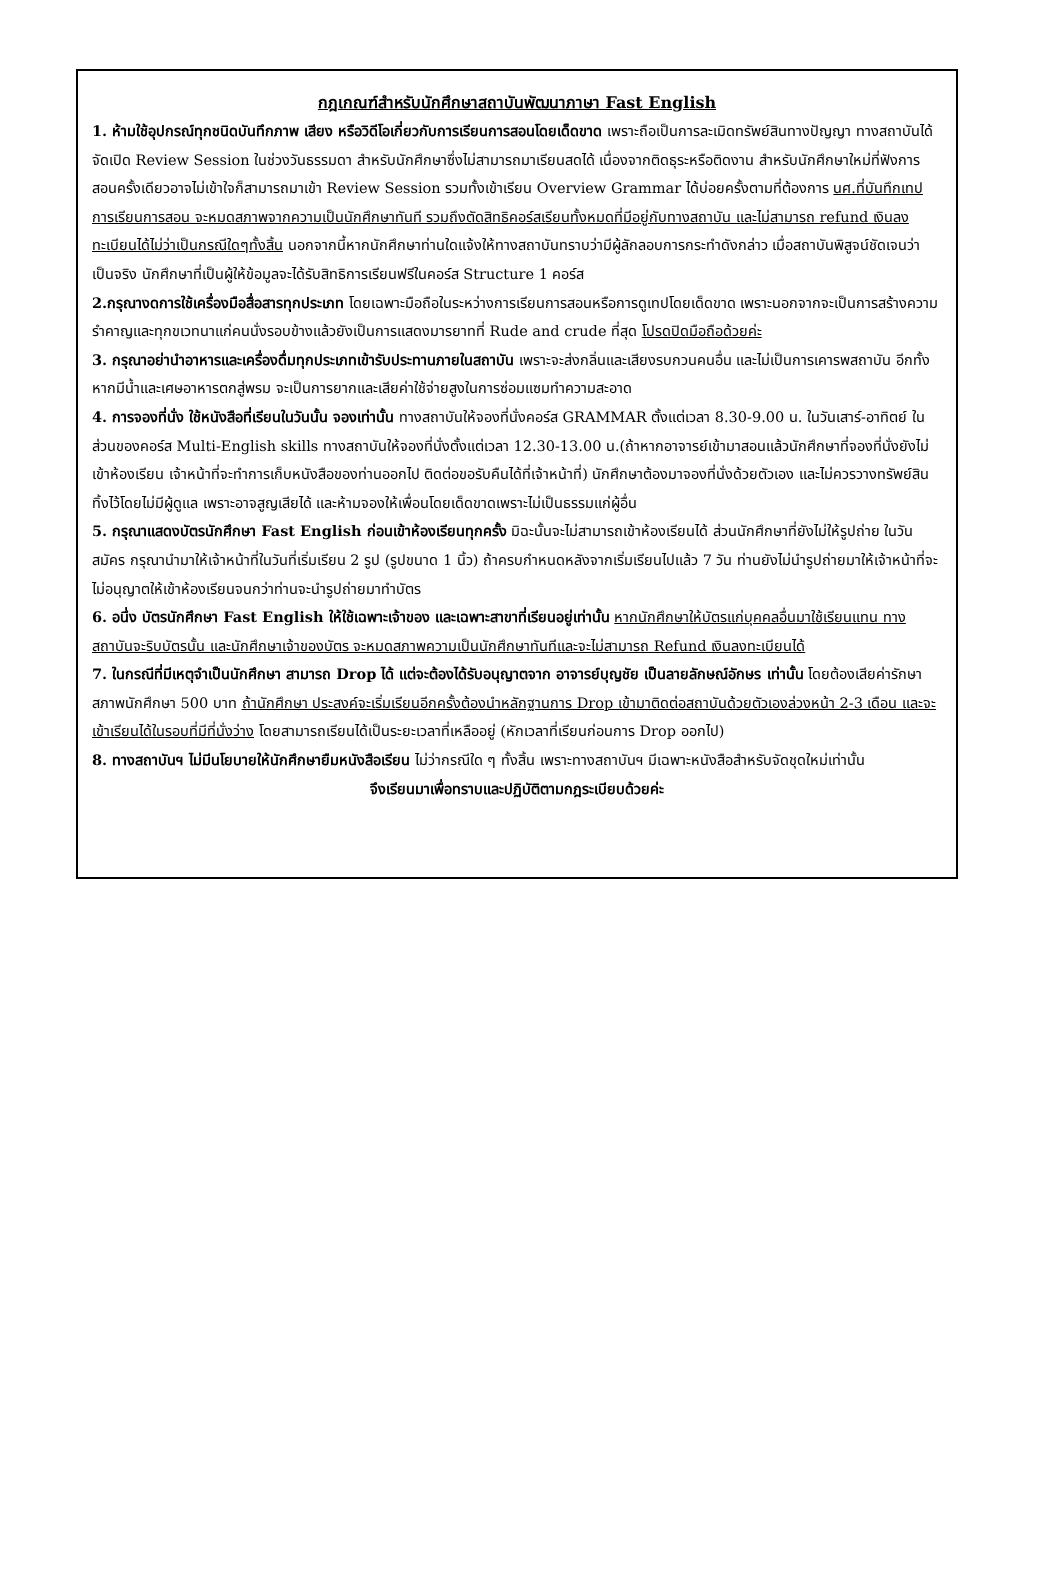กฎเกณฑ์สำหรับนักศึกษาสถาบันพัฒนาภาษา Fast English
1. ห้ามใช้อุปกรณ์ทุกชนิดบันทึกภาพ เสียง หรือวิดีโอเกี่ยวกับการเรียนการสอนโดยเด็ดขาด เพราะถือเป็นการละเมิดทรัพย์สินทางปัญญา ทางสถาบันได้จัดเปิด Review Session ในช่วงวันธรรมดา สำหรับนักศึกษาซึ่งไม่สามารถมาเรียนสดได้ เนื่องจากติดธุระหรือติดงาน สำหรับนักศึกษาใหม่ที่ฟังการสอนครั้งเดียวอาจไม่เข้าใจก็สามารถมาเข้า Review Session รวมทั้งเข้าเรียน Overview Grammar ได้บ่อยครั้งตามที่ต้องการ นศ.ที่บันทึกเทปการเรียนการสอน จะหมดสภาพจากความเป็นนักศึกษาทันที รวมถึงตัดสิทธิคอร์สเรียนทั้งหมดที่มีอยู่กับทางสถาบัน และไม่สามารถ refund เงินลงทะเบียนได้ไม่ว่าเป็นกรณีใดๆทั้งสิ้น นอกจากนี้หากนักศึกษาท่านใดแจ้งให้ทางสถาบันทราบว่ามีผู้ลักลอบการกระทำดังกล่าว เมื่อสถาบันพิสูจน์ชัดเจนว่าเป็นจริง นักศึกษาที่เป็นผู้ให้ข้อมูลจะได้รับสิทธิการเรียนฟรีในคอร์ส Structure 1 คอร์ส
2.กรุณางดการใช้เครื่องมือสื่อสารทุกประเภท โดยเฉพาะมือถือในระหว่างการเรียนการสอนหรือการดูเทปโดยเด็ดขาด เพราะนอกจากจะเป็นการสร้างความรำคาญและทุกขเวทนาแก่คนนั่งรอบข้างแล้วยังเป็นการแสดงมารยาทที่ Rude and crude ที่สุด โปรดปิดมือถือด้วยค่ะ
3. กรุณาอย่านำอาหารและเครื่องดื่มทุกประเภทเข้ารับประทานภายในสถาบัน เพราะจะส่งกลิ่นและเสียงรบกวนคนอื่น และไม่เป็นการเคารพสถาบัน อีกทั้งหากมีน้ำและเศษอาหารตกสู่พรม จะเป็นการยากและเสียค่าใช้จ่ายสูงในการซ่อมแซมทำความสะอาด
4. การจองที่นั่ง ใช้หนังสือที่เรียนในวันนั้น จองเท่านั้น ทางสถาบันให้จองที่นั่งคอร์ส GRAMMAR ตั้งแต่เวลา 8.30-9.00 น. ในวันเสาร์-อาทิตย์ ในส่วนของคอร์ส Multi-English skills ทางสถาบันให้จองที่นั่งตั้งแต่เวลา 12.30-13.00 น.(ถ้าหากอาจารย์เข้ามาสอนแล้วนักศึกษาที่จองที่นั่งยังไม่เข้าห้องเรียน เจ้าหน้าที่จะทำการเก็บหนังสือของท่านออกไป ติดต่อขอรับคืนได้ที่เจ้าหน้าที่) นักศึกษาต้องมาจองที่นั่งด้วยตัวเอง และไม่ควรวางทรัพย์สินทิ้งไว้โดยไม่มีผู้ดูแล เพราะอาจสูญเสียได้ และห้ามจองให้เพื่อนโดยเด็ดขาดเพราะไม่เป็นธรรมแก่ผู้อื่น
5. กรุณาแสดงบัตรนักศึกษา Fast English ก่อนเข้าห้องเรียนทุกครั้ง มิฉะนั้นจะไม่สามารถเข้าห้องเรียนได้ ส่วนนักศึกษาที่ยังไม่ให้รูปถ่าย ในวันสมัคร กรุณานำมาให้เจ้าหน้าที่ในวันที่เริ่มเรียน 2 รูป (รูปขนาด 1 นิ้ว) ถ้าครบกำหนดหลังจากเริ่มเรียนไปแล้ว 7 วัน ท่านยังไม่นำรูปถ่ายมาให้เจ้าหน้าที่จะไม่อนุญาตให้เข้าห้องเรียนจนกว่าท่านจะนำรูปถ่ายมาทำบัตร
6. อนึ่ง บัตรนักศึกษา Fast English ให้ใช้เฉพาะเจ้าของ และเฉพาะสาขาที่เรียนอยู่เท่านั้น หากนักศึกษาให้บัตรแก่บุคคลอื่นมาใช้เรียนแทน ทางสถาบันจะริบบัตรนั้น และนักศึกษาเจ้าของบัตร จะหมดสภาพความเป็นนักศึกษาทันทีและจะไม่สามารถ Refund เงินลงทะเบียนได้
7. ในกรณีที่มีเหตุจำเป็นนักศึกษา สามารถ Drop ได้ แต่จะต้องได้รับอนุญาตจาก อาจารย์บุญชัย เป็นลายลักษณ์อักษร เท่านั้น โดยต้องเสียค่ารักษาสภาพนักศึกษา 500 บาท ถ้านักศึกษา ประสงค์จะเริ่มเรียนอีกครั้งต้องนำหลักฐานการ Drop เข้ามาติดต่อสถาบันด้วยตัวเองล่วงหน้า 2-3 เดือน และจะเข้าเรียนได้ในรอบที่มีที่นั่งว่าง โดยสามารถเรียนได้เป็นระยะเวลาที่เหลืออยู่ (หักเวลาที่เรียนก่อนการ Drop ออกไป)
8. ทางสถาบันฯ ไม่มีนโยบายให้นักศึกษายืมหนังสือเรียน ไม่ว่ากรณีใด ๆ ทั้งสิ้น เพราะทางสถาบันฯ มีเฉพาะหนังสือสำหรับจัดชุดใหม่เท่านั้น
จึงเรียนมาเพื่อทราบและปฏิบัติตามกฎระเบียบด้วยค่ะ